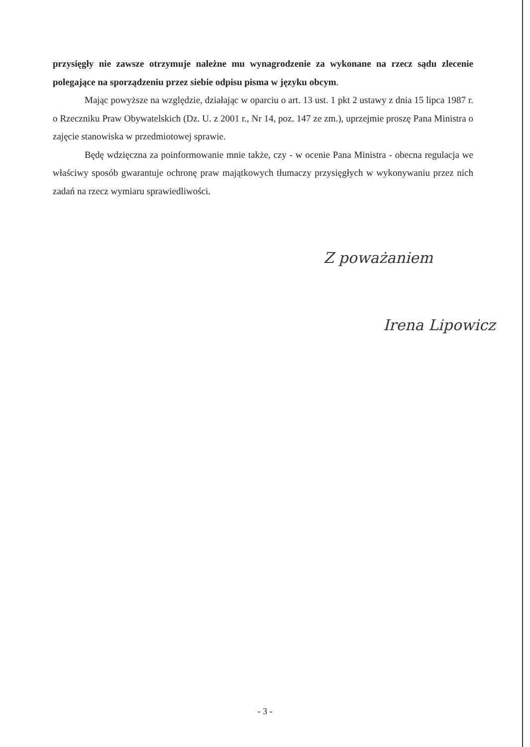przysięgły nie zawsze otrzymuje należne mu wynagrodzenie za wykonane na rzecz sądu zlecenie polegające na sporządzeniu przez siebie odpisu pisma w języku obcym.
Mając powyższe na względzie, działając w oparciu o art. 13 ust. 1 pkt 2 ustawy z dnia 15 lipca 1987 r. o Rzeczniku Praw Obywatelskich (Dz. U. z 2001 r., Nr 14, poz. 147 ze zm.), uprzejmie proszę Pana Ministra o zajęcie stanowiska w przedmiotowej sprawie.
Będę wdzięczna za poinformowanie mnie także, czy - w ocenie Pana Ministra - obecna regulacja we właściwy sposób gwarantuje ochronę praw majątkowych tłumaczy przysięgłych w wykonywaniu przez nich zadań na rzecz wymiaru sprawiedliwości.
Z poważaniem
Irena Lipowicz
- 3 -